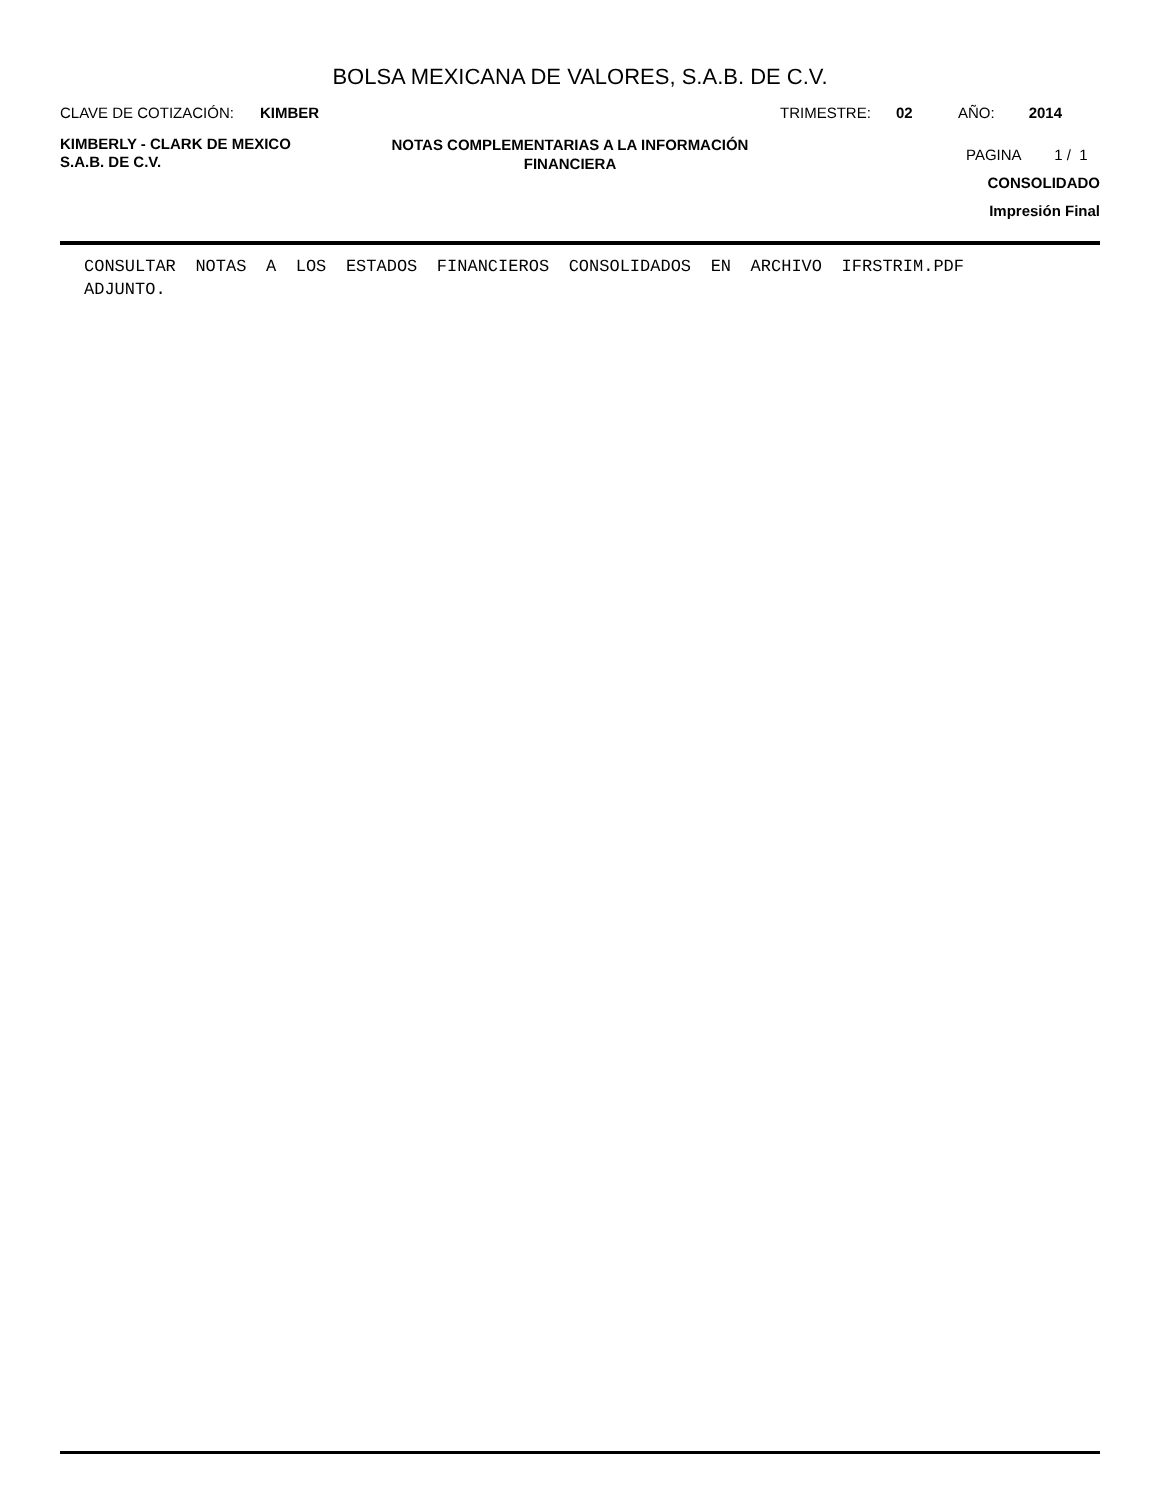BOLSA MEXICANA DE VALORES, S.A.B. DE C.V.
CLAVE DE COTIZACIÓN: KIMBER TRIMESTRE: 02 AÑO: 2014
KIMBERLY - CLARK DE MEXICO
S.A.B. DE C.V.
NOTAS COMPLEMENTARIAS A LA INFORMACIÓN
FINANCIERA
PAGINA 1 / 1
CONSOLIDADO
Impresión Final
CONSULTAR NOTAS A LOS ESTADOS FINANCIEROS CONSOLIDADOS EN ARCHIVO IFRSTRIM.PDF ADJUNTO.